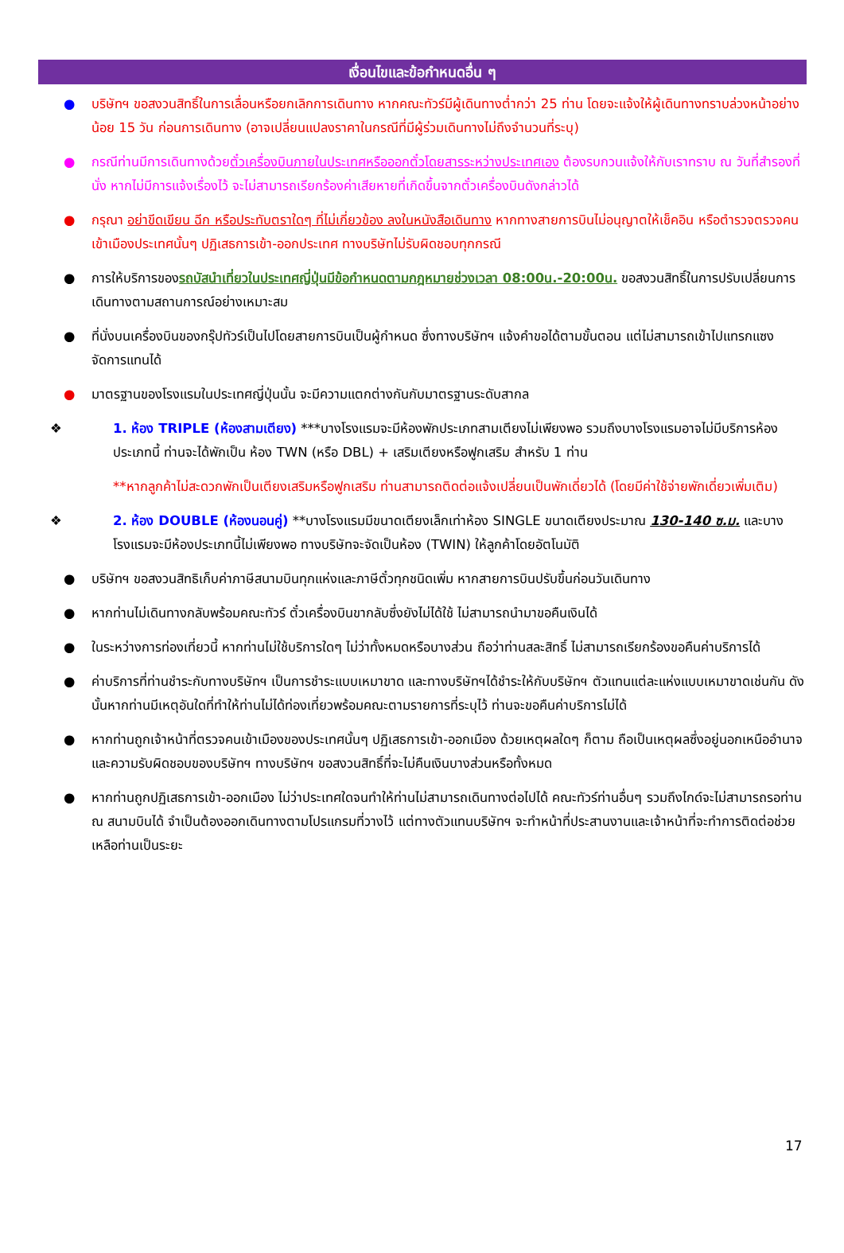เงื่อนไขและข้อกำหนดอื่น ๆ
● บริษัทฯ ขอสงวนสิทธิ์ในการเลื่อนหรือยกเลิกการเดินทาง หากคณะทัวร์มีผู้เดินทางต่ำกว่า 25 ท่าน โดยจะแจ้งให้ผู้เดินทางทราบล่วงหน้าอย่างน้อย 15 วัน ก่อนการเดินทาง (อาจเปลี่ยนแปลงราคาในกรณีที่มีผู้ร่วมเดินทางไม่ถึงจำนวนที่ระบุ)
● กรณีท่านมีการเดินทางด้วยตั๋วเครื่องบินภายในประเทศหรือออกตั๋วโดยสารระหว่างประเทศเอง ต้องรบกวนแจ้งให้กับเราทราบ ณ วันที่สำรองที่นั่ง หากไม่มีการแจ้งเรื่องไว้ จะไม่สามารถเรียกร้องค่าเสียหายที่เกิดขึ้นจากตั๋วเครื่องบินดังกล่าวได้
● กรุณา อย่าขีดเขียน ฉีก หรือประทับตราใดๆ ที่ไม่เกี่ยวข้อง ลงในหนังสือเดินทาง หากทางสายการบินไม่อนุญาตให้เช็คอิน หรือตำรวจตรวจคนเข้าเมืองประเทศนั้นๆ ปฏิเสธการเข้า-ออกประเทศ ทางบริษัทไม่รับผิดชอบทุกกรณี
● การให้บริการของรถบัสนำเที่ยวในประเทศญี่ปุ่นมีข้อกำหนดตามกฎหมายช่วงเวลา 08:00น.-20:00น. ขอสงวนสิทธิ์ในการปรับเปลี่ยนการเดินทางตามสถานการณ์อย่างเหมาะสม
● ที่นั่งบนเครื่องบินของกรุ๊ปทัวร์เป็นไปโดยสายการบินเป็นผู้กำหนด ซึ่งทางบริษัทฯ แจ้งคำขอได้ตามขั้นตอน แต่ไม่สามารถเข้าไปแทรกแซงจัดการแทนได้
● มาตรฐานของโรงแรมในประเทศญี่ปุ่นนั้น จะมีความแตกต่างกันกับมาตรฐานระดับสากล
❖ 1. ห้อง TRIPLE (ห้องสามเตียง) ***บางโรงแรมจะมีห้องพักประเภทสามเตียงไม่เพียงพอ รวมถึงบางโรงแรมอาจไม่มีบริการห้องประเภทนี้ ท่านจะได้พักเป็น ห้อง TWN (หรือ DBL) + เสริมเตียงหรือฟูกเสริม สำหรับ 1 ท่าน
**หากลูกค้าไม่สะดวกพักเป็นเตียงเสริมหรือฟูกเสริม ท่านสามารถติดต่อแจ้งเปลี่ยนเป็นพักเดี่ยวได้ (โดยมีค่าใช้จ่ายพักเดี่ยวเพิ่มเติม)
❖ 2. ห้อง DOUBLE (ห้องนอนคู่) **บางโรงแรมมีขนาดเตียงเล็กเท่าห้อง SINGLE ขนาดเตียงประมาณ 130-140 ซ.ม. และบางโรงแรมจะมีห้องประเภทนี้ไม่เพียงพอ ทางบริษัทจะจัดเป็นห้อง (TWIN) ให้ลูกค้าโดยอัตโนมัติ
● บริษัทฯ ขอสงวนสิทธิเก็บค่าภาษีสนามบินทุกแห่งและภาษีตั๋วทุกชนิดเพิ่ม หากสายการบินปรับขึ้นก่อนวันเดินทาง
● หากท่านไม่เดินทางกลับพร้อมคณะทัวร์ ตั๋วเครื่องบินขากลับซึ่งยังไม่ได้ใช้ ไม่สามารถนำมาขอคืนเงินได้
● ในระหว่างการท่องเที่ยวนี้ หากท่านไม่ใช้บริการใดๆ ไม่ว่าทั้งหมดหรือบางส่วน ถือว่าท่านสละสิทธิ์ ไม่สามารถเรียกร้องขอคืนค่าบริการได้
● ค่าบริการที่ท่านชำระกับทางบริษัทฯ เป็นการชำระแบบเหมาขาด และทางบริษัทฯได้ชำระให้กับบริษัทฯ ตัวแทนแต่ละแห่งแบบเหมาขาดเช่นกัน ดังนั้นหากท่านมีเหตุอันใดที่ทำให้ท่านไม่ได้ท่องเที่ยวพร้อมคณะตามรายการที่ระบุไว้ ท่านจะขอคืนค่าบริการไม่ได้
● หากท่านถูกเจ้าหน้าที่ตรวจคนเข้าเมืองของประเทศนั้นๆ ปฏิเสธการเข้า-ออกเมือง ด้วยเหตุผลใดๆ ก็ตาม ถือเป็นเหตุผลซึ่งอยู่นอกเหนืออำนาจและความรับผิดชอบของบริษัทฯ ทางบริษัทฯ ขอสงวนสิทธิ์ที่จะไม่คืนเงินบางส่วนหรือทั้งหมด
● หากท่านถูกปฏิเสธการเข้า-ออกเมือง ไม่ว่าประเทศใดจนทำให้ท่านไม่สามารถเดินทางต่อไปได้ คณะทัวร์ท่านอื่นๆ รวมถึงไกด์จะไม่สามารถรอท่าน ณ สนามบินได้ จำเป็นต้องออกเดินทางตามโปรแกรมที่วางไว้ แต่ทางตัวแทนบริษัทฯ จะทำหน้าที่ประสานงานและเจ้าหน้าที่จะทำการติดต่อช่วยเหลือท่านเป็นระยะ
17